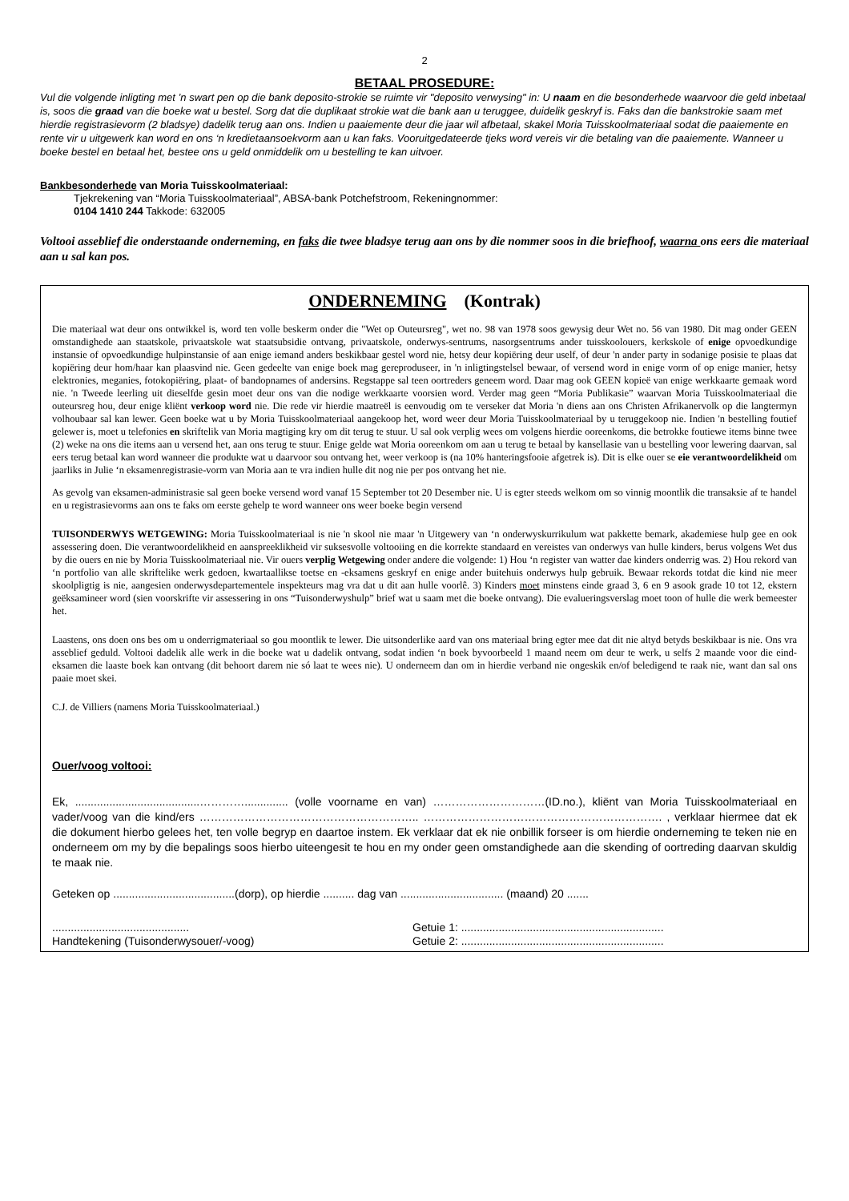2
BETAAL PROSEDURE:
Vul die volgende inligting met ’n swart pen op die bank deposito-strokie se ruimte vir "deposito verwysing" in: U naam en die besonderhede waarvoor die geld inbetaal is, soos die graad van die boeke wat u bestel. Sorg dat die duplikaat strokie wat die bank aan u teruggee, duidelik geskryf is. Faks dan die bankstrokie saam met hierdie registrasievorm (2 bladsye) dadelik terug aan ons. Indien u paaiemente deur die jaar wil afbetaal, skakel Moria Tuisskoolmateriaal sodat die paaiemente en rente vir u uitgewerk kan word en ons ‘n kredietaansoekvorm aan u kan faks. Vooruitgedateerde tjeks word vereis vir die betaling van die paaiemente. Wanneer u boeke bestel en betaal het, bestee ons u geld onmiddelik om u bestelling te kan uitvoer.
Bankbesonderhede van Moria Tuisskoolmateriaal:
Tjekrekening van “Moria Tuisskoolmateriaal”, ABSA-bank Potchefstroom, Rekeningnommer:
0104 1410 244 Takkode: 632005
Voltooi asseblief die onderstaande onderneming, en faks die twee bladsye terug aan ons by die nommer soos in die briefhoof, waarna ons eers die materiaal aan u sal kan pos.
ONDERNEMING (Kontrak)
Die materiaal wat deur ons ontwikkel is, word ten volle beskerm onder die "Wet op Outeursreg", wet no. 98 van 1978 soos gewysig deur Wet no. 56 van 1980. Dit mag onder GEEN omstandighede aan staatskole, privaatskole wat staatsubsidie ontvang, privaatskole, onderwys-sentrums, nasorgsentrums ander tuisskoolouers, kerkskole of enige opvoedkundige instansie of opvoedkundige hulpinstansie of aan enige iemand anders beskikbaar gestel word nie, hetsy deur kopiëring deur uself, of deur 'n ander party in sodanige posisie te plaas dat kopiëring deur hom/haar kan plaasvind nie. Geen gedeelte van enige boek mag gereproduseer, in 'n inligtingstelsel bewaar, of versend word in enige vorm of op enige manier, hetsy elektronies, meganies, fotokopiëring, plaat- of bandopnames of andersins. Regstappe sal teen oortreders geneem word. Daar mag ook GEEN kopieë van enige werkkaarte gemaak word nie. 'n Tweede leerling uit dieselfde gesin moet deur ons van die nodige werkkaarte voorsien word. Verder mag geen “Moria Publikasie” waarvan Moria Tuisskoolmateriaal die outeursreg hou, deur enige kliënt verkoop word nie. Die rede vir hierdie maatreël is eenvoudig om te verseker dat Moria 'n diens aan ons Christen Afrikanervolk op die langtermyn volhoubaar sal kan lewer. Geen boeke wat u by Moria Tuisskoolmateriaal aangekoop het, word weer deur Moria Tuisskoolmateriaal by u teruggekoop nie. Indien 'n bestelling foutief gelewer is, moet u telefonies en skriftelik van Moria magtiging kry om dit terug te stuur. U sal ook verplig wees om volgens hierdie ooreenkoms, die betrokke foutiewe items binne twee (2) weke na ons die items aan u versend het, aan ons terug te stuur. Enige gelde wat Moria ooreenkom om aan u terug te betaal by kansellasie van u bestelling voor lewering daarvan, sal eers terug betaal kan word wanneer die produkte wat u daarvoor sou ontvang het, weer verkoop is (na 10% hanteringsfooie afgetrek is). Dit is elke ouer se eie verantwoordelikheid om jaarliks in Julie ‘n eksamenregistrasie-vorm van Moria aan te vra indien hulle dit nog nie per pos ontvang het nie.
As gevolg van eksamen-administrasie sal geen boeke versend word vanaf 15 September tot 20 Desember nie. U is egter steeds welkom om so vinnig moontlik die transaksie af te handel en u registrasievorms aan ons te faks om eerste gehelp te word wanneer ons weer boeke begin versend
TUISONDERWYS WETGEWING: Moria Tuisskoolmateriaal is nie 'n skool nie maar 'n Uitgewery van ‘n onderwyskurrikulum wat pakkette bemark, akademiese hulp gee en ook assessering doen. Die verantwoordelikheid en aanspreeklikheid vir suksesvolle voltooiing en die korrekte standaard en vereistes van onderwys van hulle kinders, berus volgens Wet dus by die ouers en nie by Moria Tuisskoolmateriaal nie. Vir ouers verplig Wetgewing onder andere die volgende: 1) Hou ‘n register van watter dae kinders onderrig was. 2) Hou rekord van ‘n portfolio van alle skriftelike werk gedoen, kwartaallikse toetse en -eksamens geskryf en enige ander buitehuis onderwys hulp gebruik. Bewaar rekords totdat die kind nie meer skoolpligtig is nie, aangesien onderwysdepartementele inspekteurs mag vra dat u dit aan hulle voorlê. 3) Kinders moet minstens einde graad 3, 6 en 9 asook grade 10 tot 12, ekstern geëksamineer word (sien voorskrifte vir assessering in ons “Tuisonderwyshulp” brief wat u saam met die boeke ontvang). Die evalueringsverslag moet toon of hulle die werk bemeester het.
Laastens, ons doen ons bes om u onderrigmateriaal so gou moontlik te lewer. Die uitsonderlike aard van ons materiaal bring egter mee dat dit nie altyd betyds beskikbaar is nie. Ons vra asseblief geduld. Voltooi dadelik alle werk in die boeke wat u dadelik ontvang, sodat indien ‘n boek byvoorbeeld 1 maand neem om deur te werk, u selfs 2 maande voor die eind-eksamen die laaste boek kan ontvang (dit behoort darem nie só laat te wees nie). U onderneem dan om in hierdie verband nie ongeskik en/of beledigend te raak nie, want dan sal ons paaie moet skei.
C.J. de Villiers (namens Moria Tuisskoolmateriaal.)
Ouer/voog voltooi:
Ek, ........................................………….............. (volle voorname en van) …………………………(ID.no.), kliënt van Moria Tuisskoolmateriaal en vader/voog van die kind/ers ………………………………………………….. ………………………………………………………. , verklaar hiermee dat ek die dokument hierbo gelees het, ten volle begryp en daartoe instem. Ek verklaar dat ek nie onbillik forseer is om hierdie onderneming te teken nie en onderneem om my by die bepalings soos hierbo uiteengesit te hou en my onder geen omstandighede aan die skending of oortreding daarvan skuldig te maak nie.
Geteken op .......................................(dorp), op hierdie .......... dag van ................................. (maand) 20 .......
............................................
Handtekening (Tuisonderwysouer/-voog)
Getuie 1: .................................................................
Getuie 2: .................................................................